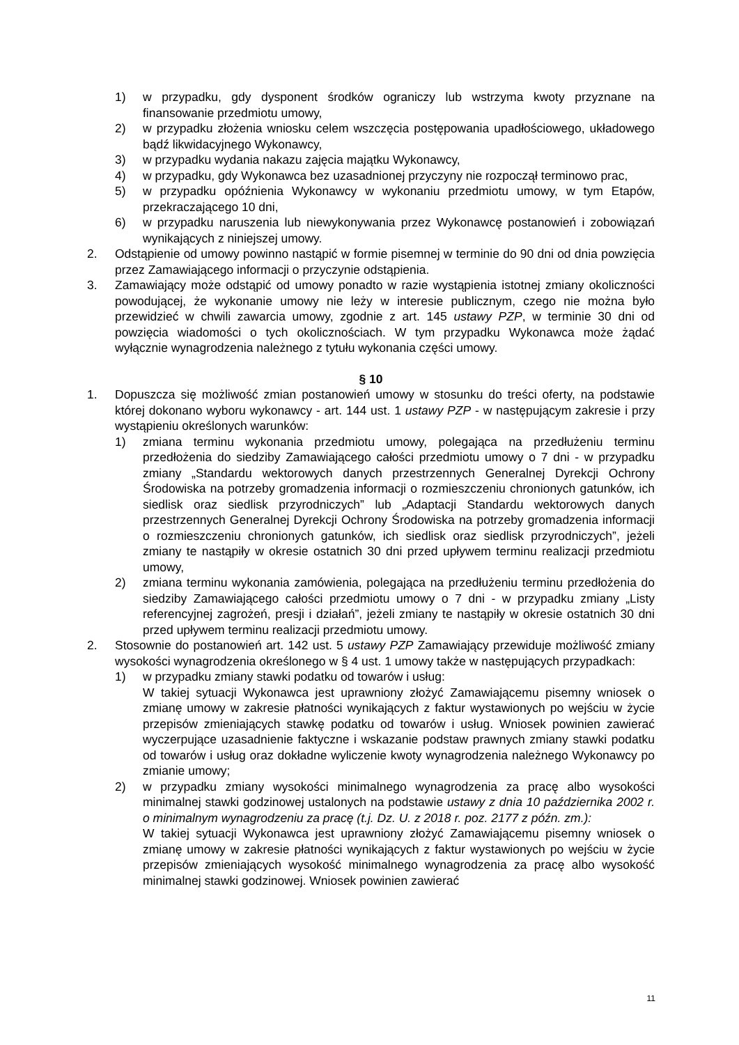1) w przypadku, gdy dysponent środków ograniczy lub wstrzyma kwoty przyznane na finansowanie przedmiotu umowy,
2) w przypadku złożenia wniosku celem wszczęcia postępowania upadłościowego, układowego bądź likwidacyjnego Wykonawcy,
3) w przypadku wydania nakazu zajęcia majątku Wykonawcy,
4) w przypadku, gdy Wykonawca bez uzasadnionej przyczyny nie rozpoczął terminowo prac,
5) w przypadku opóźnienia Wykonawcy w wykonaniu przedmiotu umowy, w tym Etapów, przekraczającego 10 dni,
6) w przypadku naruszenia lub niewykonywania przez Wykonawcę postanowień i zobowiązań wynikających z niniejszej umowy.
2. Odstąpienie od umowy powinno nastąpić w formie pisemnej w terminie do 90 dni od dnia powzięcia przez Zamawiającego informacji o przyczynie odstąpienia.
3. Zamawiający może odstąpić od umowy ponadto w razie wystąpienia istotnej zmiany okoliczności powodującej, że wykonanie umowy nie leży w interesie publicznym, czego nie można było przewidzieć w chwili zawarcia umowy, zgodnie z art. 145 ustawy PZP, w terminie 30 dni od powzięcia wiadomości o tych okolicznościach. W tym przypadku Wykonawca może żądać wyłącznie wynagrodzenia należnego z tytułu wykonania części umowy.
§ 10
1. Dopuszcza się możliwość zmian postanowień umowy w stosunku do treści oferty, na podstawie której dokonano wyboru wykonawcy - art. 144 ust. 1 ustawy PZP - w następującym zakresie i przy wystąpieniu określonych warunków:
1) zmiana terminu wykonania przedmiotu umowy, polegająca na przedłużeniu terminu przedłożenia do siedziby Zamawiającego całości przedmiotu umowy o 7 dni - w przypadku zmiany „Standardu wektorowych danych przestrzennych Generalnej Dyrekcji Ochrony Środowiska na potrzeby gromadzenia informacji o rozmieszczeniu chronionych gatunków, ich siedlisk oraz siedlisk przyrodniczych” lub „Adaptacji Standardu wektorowych danych przestrzennych Generalnej Dyrekcji Ochrony Środowiska na potrzeby gromadzenia informacji o rozmieszczeniu chronionych gatunków, ich siedlisk oraz siedlisk przyrodniczych”, jeżeli zmiany te nastąpiły w okresie ostatnich 30 dni przed upływem terminu realizacji przedmiotu umowy,
2) zmiana terminu wykonania zamówienia, polegająca na przedłużeniu terminu przedłożenia do siedziby Zamawiającego całości przedmiotu umowy o 7 dni - w przypadku zmiany „Listy referencyjnej zagrożeń, presji i działań”, jeżeli zmiany te nastąpiły w okresie ostatnich 30 dni przed upływem terminu realizacji przedmiotu umowy.
2. Stosownie do postanowień art. 142 ust. 5 ustawy PZP Zamawiający przewiduje możliwość zmiany wysokości wynagrodzenia określonego w § 4 ust. 1 umowy także w następujących przypadkach:
1) w przypadku zmiany stawki podatku od towarów i usług:
W takiej sytuacji Wykonawca jest uprawniony złożyć Zamawiającemu pisemny wniosek o zmianę umowy w zakresie płatności wynikających z faktur wystawionych po wejściu w życie przepisów zmieniających stawkę podatku od towarów i usług. Wniosek powinien zawierać wyczerpujące uzasadnienie faktyczne i wskazanie podstaw prawnych zmiany stawki podatku od towarów i usług oraz dokładne wyliczenie kwoty wynagrodzenia należnego Wykonawcy po zmianie umowy;
2) w przypadku zmiany wysokości minimalnego wynagrodzenia za pracę albo wysokości minimalnej stawki godzinowej ustalonych na podstawie ustawy z dnia 10 października 2002 r. o minimalnym wynagrodzeniu za pracę (t.j. Dz. U. z 2018 r. poz. 2177 z późn. zm.):
W takiej sytuacji Wykonawca jest uprawniony złożyć Zamawiającemu pisemny wniosek o zmianę umowy w zakresie płatności wynikających z faktur wystawionych po wejściu w życie przepisów zmieniających wysokość minimalnego wynagrodzenia za pracę albo wysokość minimalnej stawki godzinowej. Wniosek powinien zawierać
11